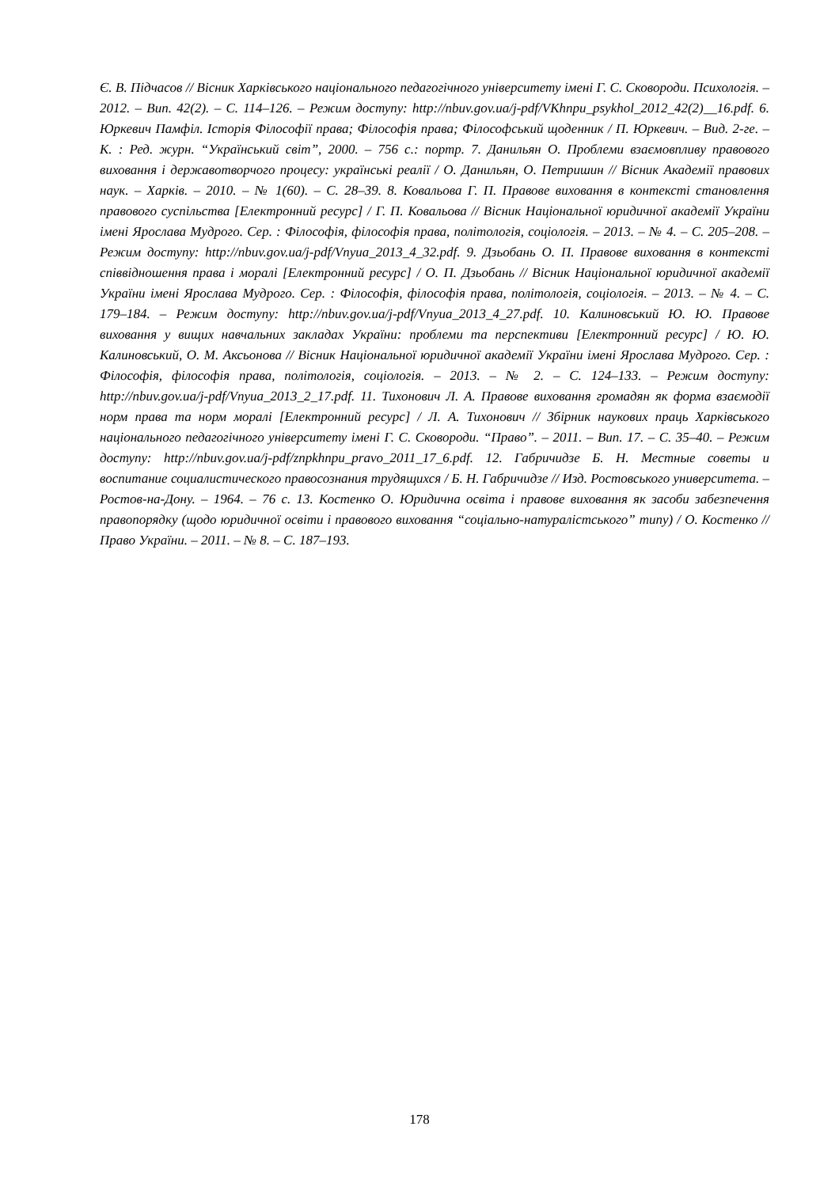Є. В. Підчасов // Вісник Харківського національного педагогічного університету імені Г. С. Сковороди. Психологія. – 2012. – Вип. 42(2). – С. 114–126. – Режим доступу: http://nbuv.gov.ua/j-pdf/VKhnpu_psykhol_2012_42(2)__16.pdf. 6. Юркевич Памфіл. Історія Філософії права; Філософія права; Філософський щоденник / П. Юркевич. – Вид. 2-ге. – К. : Ред. журн. “Український світ”, 2000. – 756 с.: портр. 7. Данильян О. Проблеми взаємовпливу правового виховання і державотворчого процесу: українські реалії / О. Данильян, О. Петришин // Вісник Академії правових наук. – Харків. – 2010. – № 1(60). – С. 28–39. 8. Ковальова Г. П. Правове виховання в контексті становлення правового суспільства [Електронний ресурс] / Г. П. Ковальова // Вісник Національної юридичної академії України імені Ярослава Мудрого. Сер. : Філософія, філософія права, політологія, соціологія. – 2013. – № 4. – С. 205–208. – Режим доступу: http://nbuv.gov.ua/j-pdf/Vnyua_2013_4_32.pdf. 9. Дзьобань О. П. Правове виховання в контексті співвідношення права і моралі [Електронний ресурс] / О. П. Дзьобань // Вісник Національної юридичної академії України імені Ярослава Мудрого. Сер. : Філософія, філософія права, політологія, соціологія. – 2013. – № 4. – С. 179–184. – Режим доступу: http://nbuv.gov.ua/j-pdf/Vnyua_2013_4_27.pdf. 10. Калиновський Ю. Ю. Правове виховання у вищих навчальних закладах України: проблеми та перспективи [Електронний ресурс] / Ю. Ю. Калиновський, О. М. Аксьонова // Вісник Національної юридичної академії України імені Ярослава Мудрого. Сер. : Філософія, філософія права, політологія, соціологія. – 2013. – № 2. – С. 124–133. – Режим доступу: http://nbuv.gov.ua/j-pdf/Vnyua_2013_2_17.pdf. 11. Тихонович Л. А. Правове виховання громадян як форма взаємодії норм права та норм моралі [Електронний ресурс] / Л. А. Тихонович // Збірник наукових праць Харківського національного педагогічного університету імені Г. С. Сковороди. “Право”. – 2011. – Вип. 17. – С. 35–40. – Режим доступу: http://nbuv.gov.ua/j-pdf/znpkhnpu_pravo_2011_17_6.pdf. 12. Габричидзе Б. Н. Местные советы и воспитание социалистического правосознания трудящихся / Б. Н. Габричидзе // Изд. Ростовського университета. – Ростов-на-Дону. – 1964. – 76 с. 13. Костенко О. Юридична освіта і правове виховання як засоби забезпечення правопорядку (щодо юридичної освіти і правового виховання “соціально-натуралістського” типу) / О. Костенко // Право України. – 2011. – № 8. – С. 187–193.
178